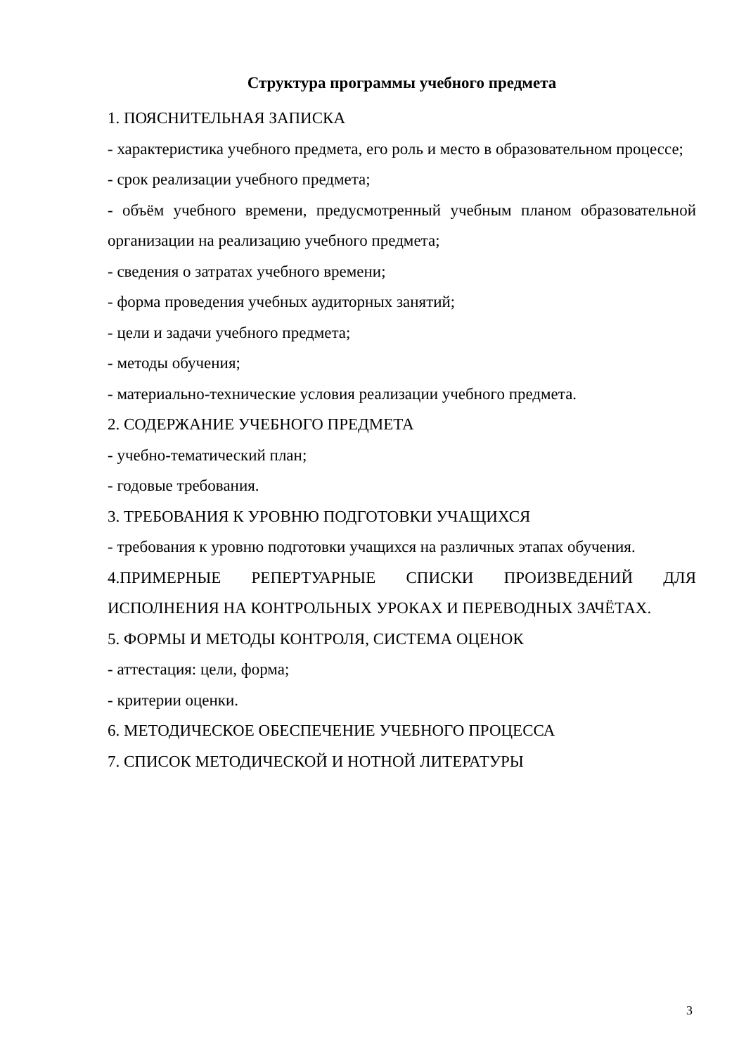Структура программы учебного предмета
1. ПОЯСНИТЕЛЬНАЯ ЗАПИСКА
- характеристика учебного предмета, его роль и место в образовательном процессе;
- срок реализации учебного предмета;
- объём учебного времени, предусмотренный учебным планом образовательной организации на реализацию учебного предмета;
- сведения о затратах учебного времени;
- форма проведения учебных аудиторных занятий;
- цели и задачи учебного предмета;
- методы обучения;
- материально-технические условия реализации учебного предмета.
2. СОДЕРЖАНИЕ УЧЕБНОГО ПРЕДМЕТА
- учебно-тематический план;
- годовые требования.
3. ТРЕБОВАНИЯ К УРОВНЮ ПОДГОТОВКИ УЧАЩИХСЯ
- требования к уровню подготовки учащихся на различных этапах обучения.
4.ПРИМЕРНЫЕ РЕПЕРТУАРНЫЕ СПИСКИ ПРОИЗВЕДЕНИЙ ДЛЯ ИСПОЛНЕНИЯ НА КОНТРОЛЬНЫХ УРОКАХ И ПЕРЕВОДНЫХ ЗАЧЁТАХ.
5. ФОРМЫ И МЕТОДЫ КОНТРОЛЯ, СИСТЕМА ОЦЕНОК
- аттестация: цели, форма;
- критерии оценки.
6. МЕТОДИЧЕСКОЕ ОБЕСПЕЧЕНИЕ УЧЕБНОГО ПРОЦЕССА
7. СПИСОК МЕТОДИЧЕСКОЙ И НОТНОЙ ЛИТЕРАТУРЫ
3